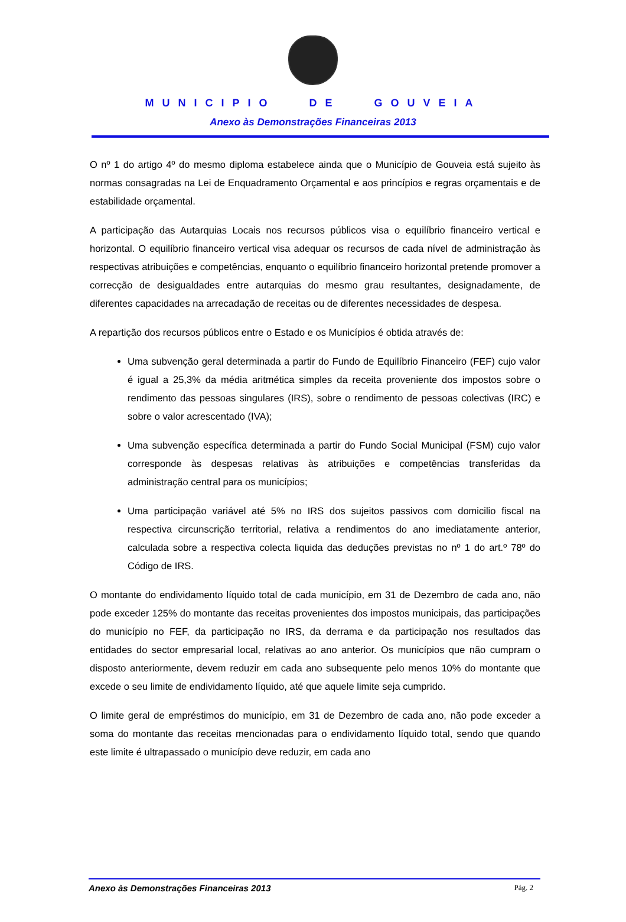MUNICIPIO DE GOUVEIA
Anexo às Demonstrações Financeiras 2013
O nº 1 do artigo 4º do mesmo diploma estabelece ainda que o Município de Gouveia está sujeito às normas consagradas na Lei de Enquadramento Orçamental e aos princípios e regras orçamentais e de estabilidade orçamental.
A participação das Autarquias Locais nos recursos públicos visa o equilíbrio financeiro vertical e horizontal. O equilíbrio financeiro vertical visa adequar os recursos de cada nível de administração às respectivas atribuições e competências, enquanto o equilíbrio financeiro horizontal pretende promover a correcção de desigualdades entre autarquias do mesmo grau resultantes, designadamente, de diferentes capacidades na arrecadação de receitas ou de diferentes necessidades de despesa.
A repartição dos recursos públicos entre o Estado e os Municípios é obtida através de:
Uma subvenção geral determinada a partir do Fundo de Equilíbrio Financeiro (FEF) cujo valor é igual a 25,3% da média aritmética simples da receita proveniente dos impostos sobre o rendimento das pessoas singulares (IRS), sobre o rendimento de pessoas colectivas (IRC) e sobre o valor acrescentado (IVA);
Uma subvenção específica determinada a partir do Fundo Social Municipal (FSM) cujo valor corresponde às despesas relativas às atribuições e competências transferidas da administração central para os municípios;
Uma participação variável até 5% no IRS dos sujeitos passivos com domicilio fiscal na respectiva circunscrição territorial, relativa a rendimentos do ano imediatamente anterior, calculada sobre a respectiva colecta liquida das deduções previstas no nº 1 do art.º 78º do Código de IRS.
O montante do endividamento líquido total de cada município, em 31 de Dezembro de cada ano, não pode exceder 125% do montante das receitas provenientes dos impostos municipais, das participações do município no FEF, da participação no IRS, da derrama e da participação nos resultados das entidades do sector empresarial local, relativas ao ano anterior. Os municípios que não cumpram o disposto anteriormente, devem reduzir em cada ano subsequente pelo menos 10% do montante que excede o seu limite de endividamento líquido, até que aquele limite seja cumprido.
O limite geral de empréstimos do município, em 31 de Dezembro de cada ano, não pode exceder a soma do montante das receitas mencionadas para o endividamento líquido total, sendo que quando este limite é ultrapassado o município deve reduzir, em cada ano
Anexo às Demonstrações Financeiras 2013 Pág. 2